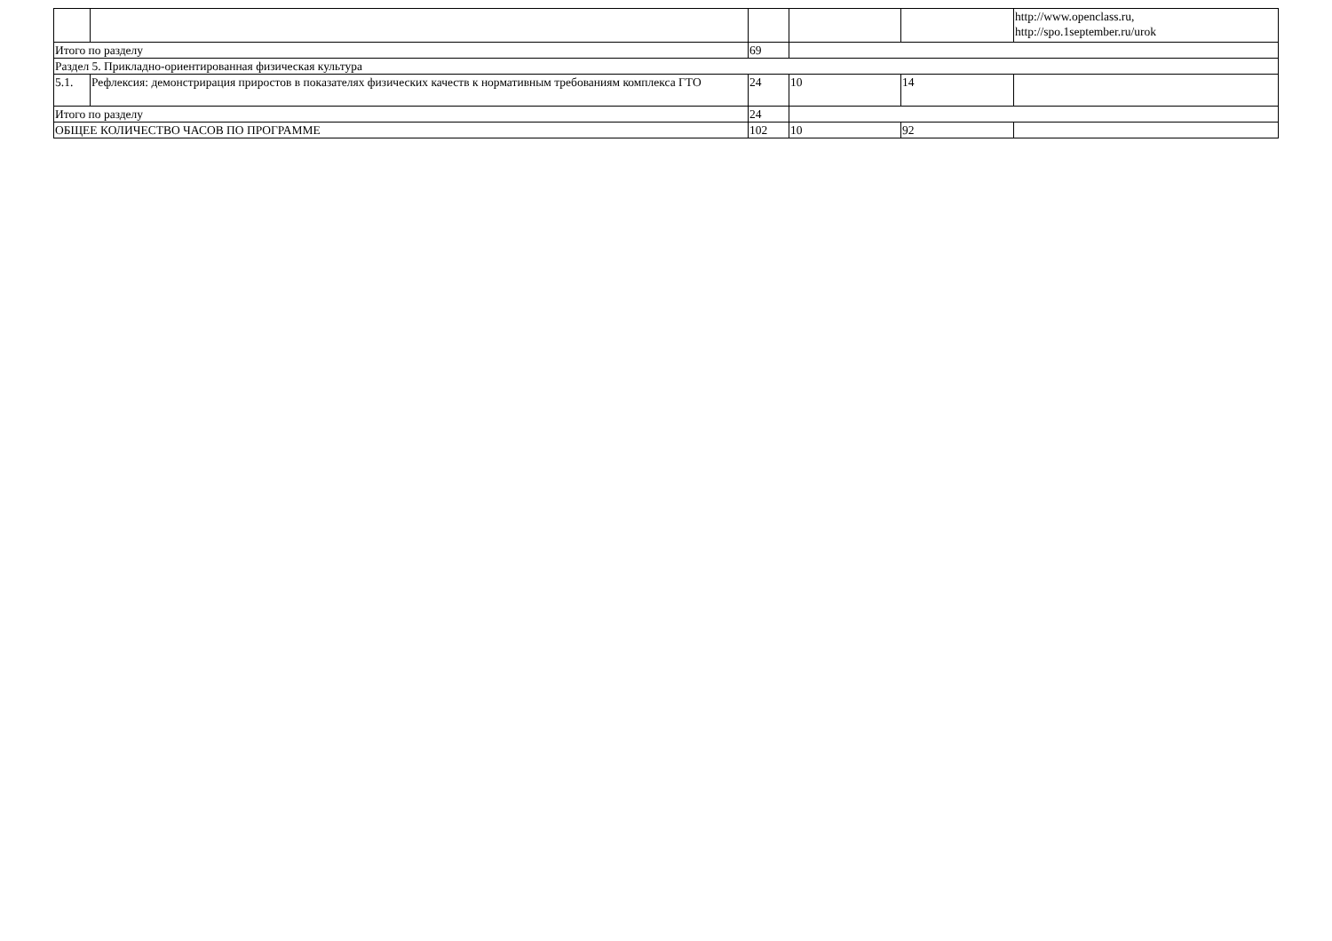| | | | | | http://www.openclass.ru, http://spo.1september.ru/urok |
| Итого по разделу | | 69 | | | |
| Раздел 5. Прикладно-ориентированная физическая культура | | | | | |
| 5.1. | Рефлексия: демонстрирация приростов в показателях физических качеств к нормативным требованиям комплекса ГТО | 24 | 10 | 14 | |
| Итого по разделу | | 24 | | | |
| ОБЩЕЕ КОЛИЧЕСТВО ЧАСОВ ПО ПРОГРАММЕ | | 102 | 10 | 92 | |